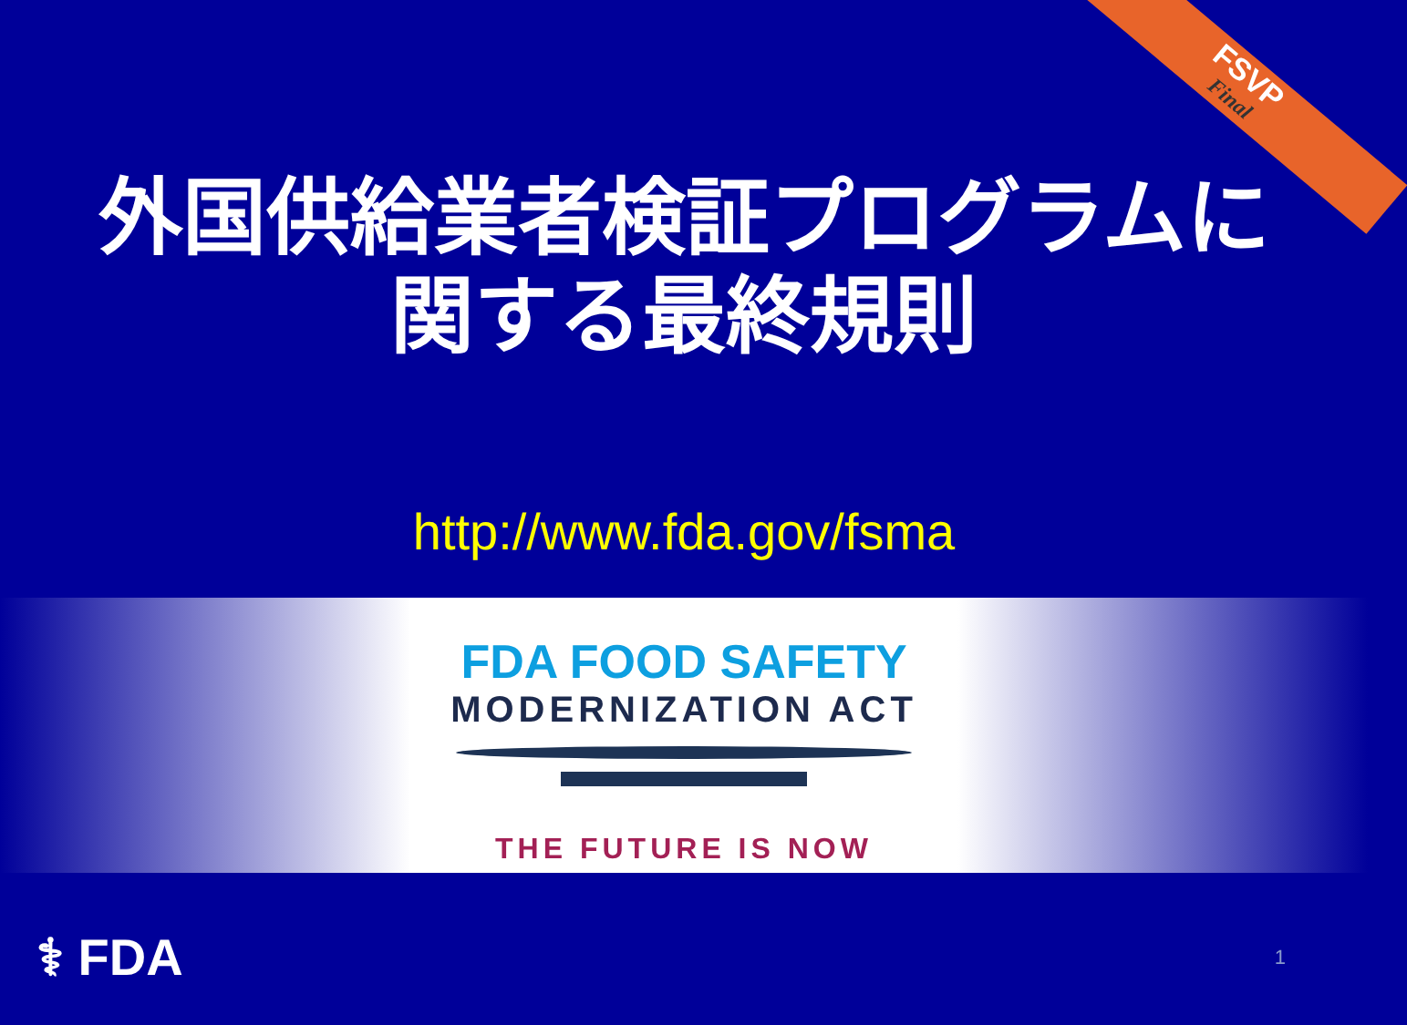FSVP
Final
外国供給業者検証プログラムに
関する最終規則
http://www.fda.gov/fsma
FDA FOOD SAFETY
MODERNIZATION ACT
THE FUTURE IS NOW
⚕ FDA
1